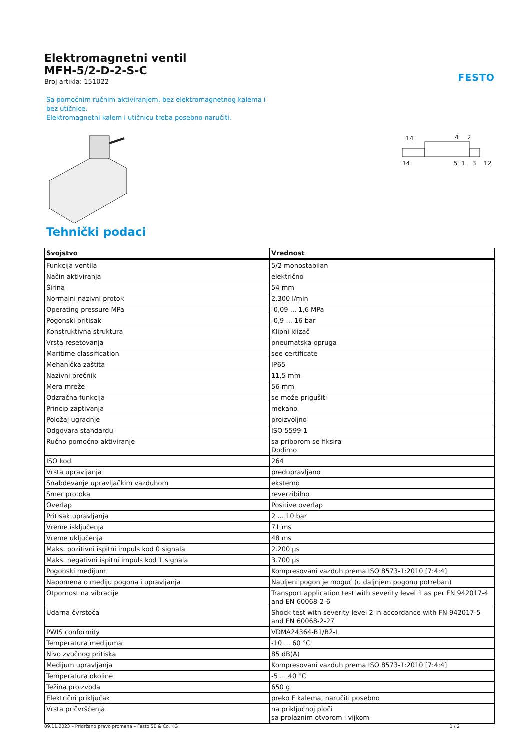FESTO
Elektromagnetni ventil
MFH-5/2-D-2-S-C
Broj artikla: 151022
Sa pomoćnim ručnim aktiviranjem, bez elektromagnetnog kalema i bez utičnice.
Elektromagnetni kalem i utičnicu treba posebno naručiti.
14
4
2
14
5
1
3
12
Tehnički podaci
| Svojstvo | Vrednost |
| --- | --- |
| Funkcija ventila | 5/2 monostabilan |
| Način aktiviranja | električno |
| Širina | 54 mm |
| Normalni nazivni protok | 2.300 l/min |
| Operating pressure MPa | -0,09 ... 1,6 MPa |
| Pogonski pritisak | -0,9 ... 16 bar |
| Konstruktivna struktura | Klipni klizač |
| Vrsta resetovanja | pneumatska opruga |
| Maritime classification | see certificate |
| Mehanička zaštita | IP65 |
| Nazivni prečnik | 11,5 mm |
| Mera mreže | 56 mm |
| Odzračna funkcija | se može prigušiti |
| Princip zaptivanja | mekano |
| Položaj ugradnje | proizvoljno |
| Odgovara standardu | ISO 5599-1 |
| Ručno pomoćno aktiviranje | sa priborom se fiksira Dodirno |
| ISO kod | 264 |
| Vrsta upravljanja | predupravljano |
| Snabdevanje upravljačkim vazduhom | eksterno |
| Smer protoka | reverzibilno |
| Overlap | Positive overlap |
| Pritisak upravljanja | 2 ... 10 bar |
| Vreme isključenja | 71 ms |
| Vreme uključenja | 48 ms |
| Maks. pozitivni ispitni impuls kod 0 signala | 2.200 µs |
| Maks. negativni ispitni impuls kod 1 signala | 3.700 µs |
| Pogonski medijum | Kompresovani vazduh prema ISO 8573-1:2010 [7:4:4] |
| Napomena o mediju pogona i upravljanja | Nauljeni pogon je moguć (u daljnjem pogonu potreban) |
| Otpornost na vibracije | Transport application test with severity level 1 as per FN 942017-4 and EN 60068-2-6 |
| Udarna čvrstoća | Shock test with severity level 2 in accordance with FN 942017-5 and EN 60068-2-27 |
| PWIS conformity | VDMA24364-B1/B2-L |
| Temperatura medijuma | -10 ... 60 °C |
| Nivo zvučnog pritiska | 85 dB(A) |
| Medijum upravljanja | Kompresovani vazduh prema ISO 8573-1:2010 [7:4:4] |
| Temperatura okoline | -5 ... 40 °C |
| Težina proizvoda | 650 g |
| Električni priključak | preko F kalema, naručiti posebno |
| Vrsta pričvršćenja | na priključnoj ploči sa prolaznim otvorom i vijkom |
09.11.2023 – Pridržano pravo promena – Festo SE & Co. KG 1 / 2